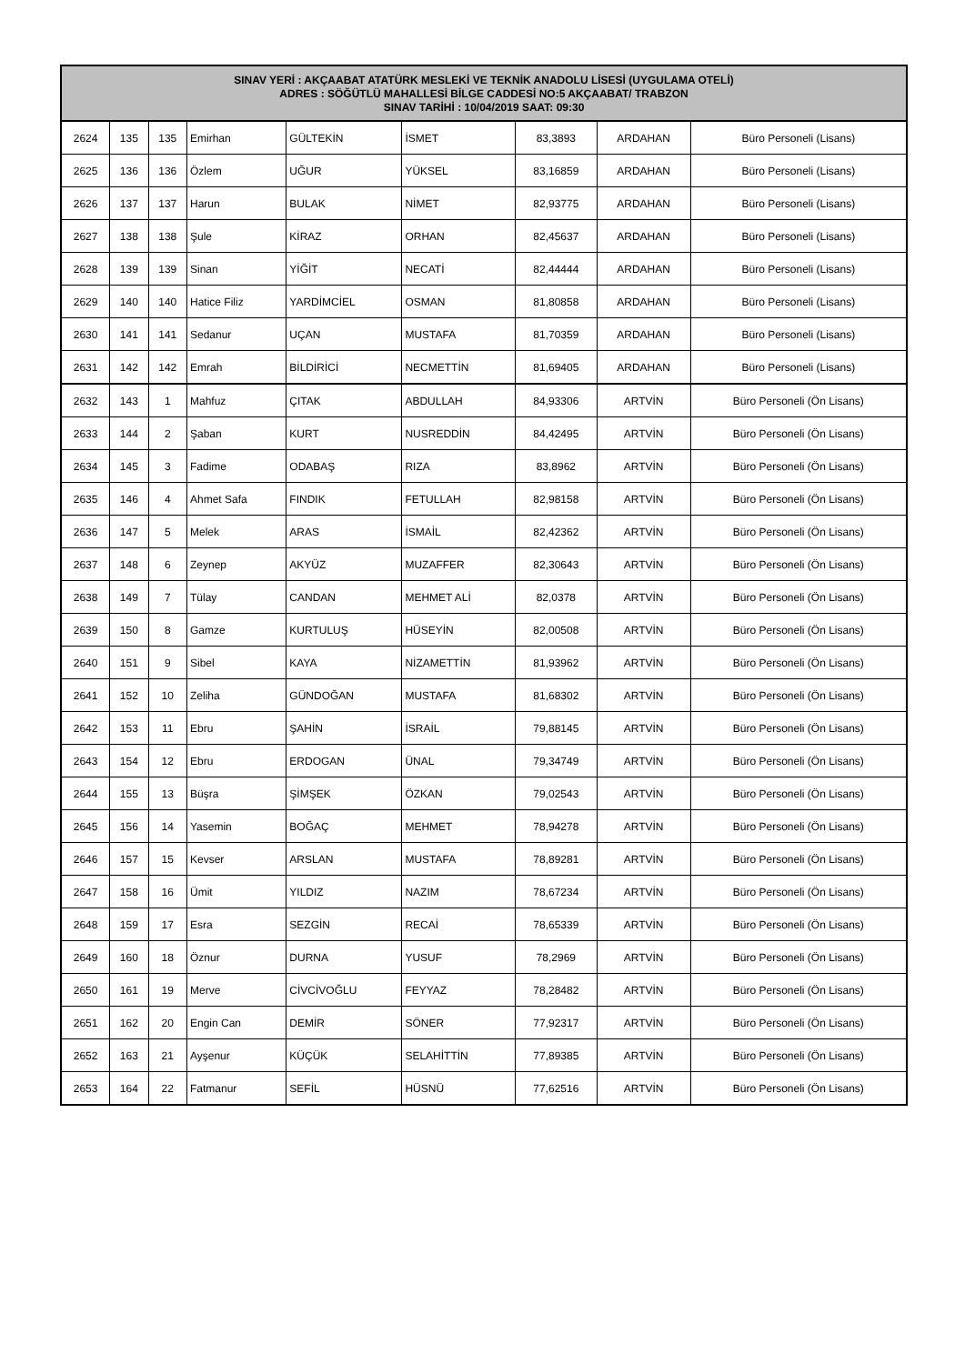| SINAV YERİ : AKÇAABAT ATATÜRK MESLEKİ VE TEKNİK ANADOLU LİSESİ (UYGULAMA OTELİ) ADRES : SÖĞÜTLÜ MAHALLESİ BİLGE CADDESİ NO:5 AKÇAABAT/ TRABZON SINAV TARİHİ : 10/04/2019 SAAT: 09:30 | | | | | | | | |
| --- | --- | --- | --- | --- | --- | --- | --- | --- |
| 2624 | 135 | 135 | Emirhan | GÜLTEKİN | İSMET | 83,3893 | ARDAHAN | Büro Personeli (Lisans) |
| 2625 | 136 | 136 | Özlem | UĞUR | YÜKSEL | 83,16859 | ARDAHAN | Büro Personeli (Lisans) |
| 2626 | 137 | 137 | Harun | BULAK | NİMET | 82,93775 | ARDAHAN | Büro Personeli (Lisans) |
| 2627 | 138 | 138 | Şule | KİRAZ | ORHAN | 82,45637 | ARDAHAN | Büro Personeli (Lisans) |
| 2628 | 139 | 139 | Sinan | YİĞİT | NECATİ | 82,44444 | ARDAHAN | Büro Personeli (Lisans) |
| 2629 | 140 | 140 | Hatice Filiz | YARDİMCİEL | OSMAN | 81,80858 | ARDAHAN | Büro Personeli (Lisans) |
| 2630 | 141 | 141 | Sedanur | UÇAN | MUSTAFA | 81,70359 | ARDAHAN | Büro Personeli (Lisans) |
| 2631 | 142 | 142 | Emrah | BİLDİRİCİ | NECMETTİN | 81,69405 | ARDAHAN | Büro Personeli (Lisans) |
| 2632 | 143 | 1 | Mahfuz | ÇITAK | ABDULLAH | 84,93306 | ARTVİN | Büro Personeli (Ön Lisans) |
| 2633 | 144 | 2 | Şaban | KURT | NUSREDDİN | 84,42495 | ARTVİN | Büro Personeli (Ön Lisans) |
| 2634 | 145 | 3 | Fadime | ODABAŞ | RIZA | 83,8962 | ARTVİN | Büro Personeli (Ön Lisans) |
| 2635 | 146 | 4 | Ahmet Safa | FINDIK | FETULLAH | 82,98158 | ARTVİN | Büro Personeli (Ön Lisans) |
| 2636 | 147 | 5 | Melek | ARAS | İSMAİL | 82,42362 | ARTVİN | Büro Personeli (Ön Lisans) |
| 2637 | 148 | 6 | Zeynep | AKYÜZ | MUZAFFER | 82,30643 | ARTVİN | Büro Personeli (Ön Lisans) |
| 2638 | 149 | 7 | Tülay | CANDAN | MEHMET ALİ | 82,0378 | ARTVİN | Büro Personeli (Ön Lisans) |
| 2639 | 150 | 8 | Gamze | KURTULUŞ | HÜSEYİN | 82,00508 | ARTVİN | Büro Personeli (Ön Lisans) |
| 2640 | 151 | 9 | Sibel | KAYA | NİZAMETTİN | 81,93962 | ARTVİN | Büro Personeli (Ön Lisans) |
| 2641 | 152 | 10 | Zeliha | GÜNDOĞAN | MUSTAFA | 81,68302 | ARTVİN | Büro Personeli (Ön Lisans) |
| 2642 | 153 | 11 | Ebru | ŞAHİN | İSRAİL | 79,88145 | ARTVİN | Büro Personeli (Ön Lisans) |
| 2643 | 154 | 12 | Ebru | ERDOGAN | ÜNAL | 79,34749 | ARTVİN | Büro Personeli (Ön Lisans) |
| 2644 | 155 | 13 | Büşra | ŞİMŞEK | ÖZKAN | 79,02543 | ARTVİN | Büro Personeli (Ön Lisans) |
| 2645 | 156 | 14 | Yasemin | BOĞAÇ | MEHMET | 78,94278 | ARTVİN | Büro Personeli (Ön Lisans) |
| 2646 | 157 | 15 | Kevser | ARSLAN | MUSTAFA | 78,89281 | ARTVİN | Büro Personeli (Ön Lisans) |
| 2647 | 158 | 16 | Ümit | YILDIZ | NAZIM | 78,67234 | ARTVİN | Büro Personeli (Ön Lisans) |
| 2648 | 159 | 17 | Esra | SEZGİN | RECAİ | 78,65339 | ARTVİN | Büro Personeli (Ön Lisans) |
| 2649 | 160 | 18 | Öznur | DURNA | YUSUF | 78,2969 | ARTVİN | Büro Personeli (Ön Lisans) |
| 2650 | 161 | 19 | Merve | CİVCİVOĞLU | FEYYAZ | 78,28482 | ARTVİN | Büro Personeli (Ön Lisans) |
| 2651 | 162 | 20 | Engin Can | DEMİR | SÖNER | 77,92317 | ARTVİN | Büro Personeli (Ön Lisans) |
| 2652 | 163 | 21 | Ayşenur | KÜÇÜK | SELAHİTTİN | 77,89385 | ARTVİN | Büro Personeli (Ön Lisans) |
| 2653 | 164 | 22 | Fatmanur | SEFİL | HÜSNÜ | 77,62516 | ARTVİN | Büro Personeli (Ön Lisans) |